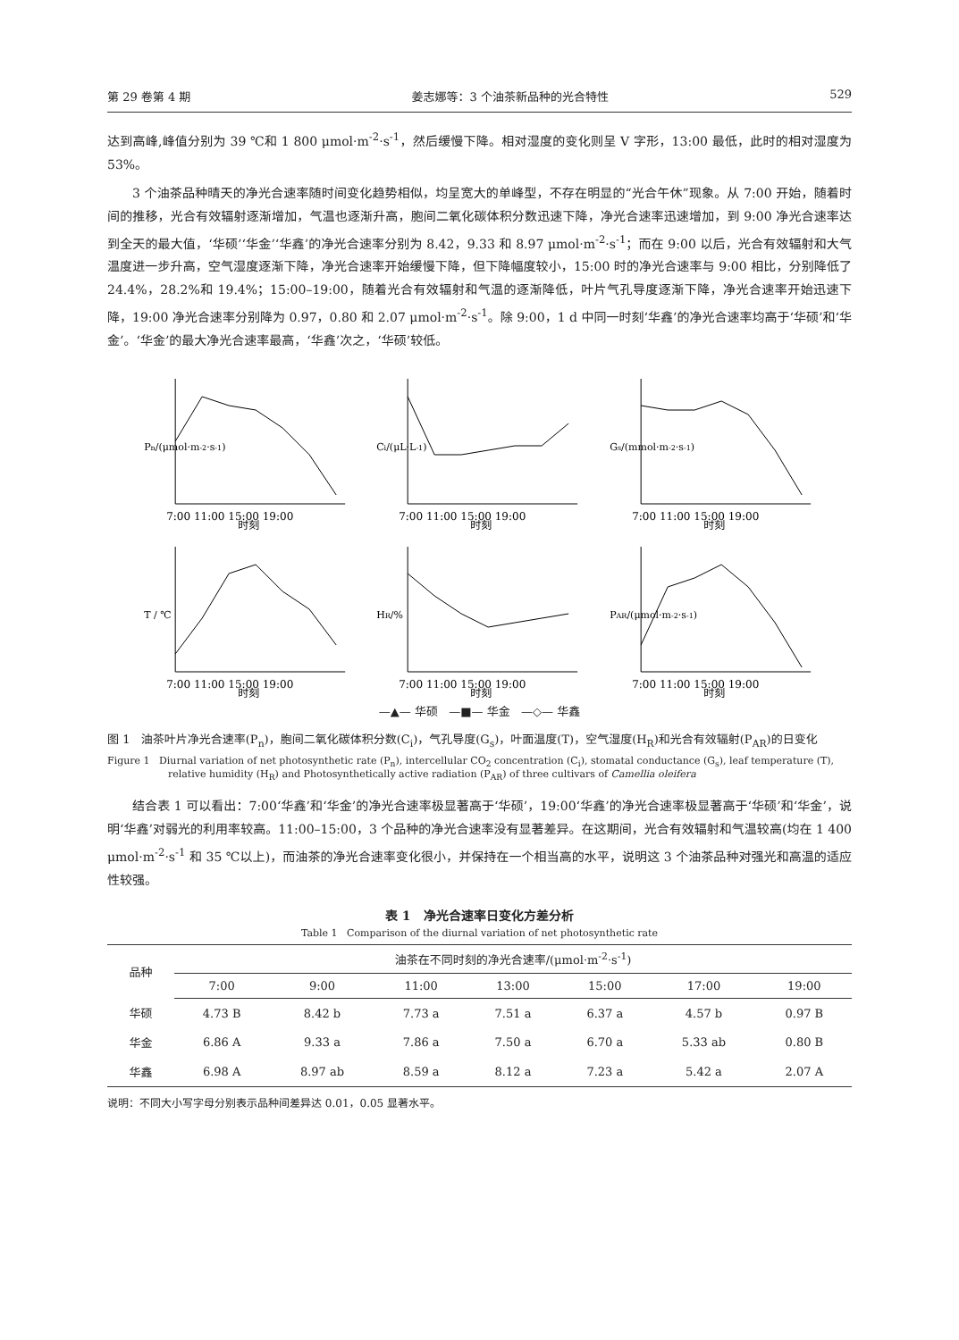第 29 卷第 4 期 姜志娜等：3 个油茶新品种的光合特性 529
达到高峰,峰值分别为 39 ℃和 1 800 μmol·m<sup>-2</sup>·s<sup>-1</sup>，然后缓慢下降。相对湿度的变化则呈 V 字形，13:00 最低，此时的相对湿度为 53%。
3 个油茶品种晴天的净光合速率随时间变化趋势相似，均呈宽大的单峰型，不存在明显的“光合午休”现象。从 7:00 开始，随着时间的推移，光合有效辐射逐渐增加，气温也逐渐升高，胞间二氧化碳体积分数迅速下降，净光合速率迅速增加，到 9:00 净光合速率达到全天的最大值，‘华硕’‘华金’‘华鑫’的净光合速率分别为 8.42，9.33 和 8.97 μmol·m<sup>-2</sup>·s<sup>-1</sup>；而在 9:00 以后，光合有效辐射和大气温度进一步升高，空气湿度逐渐下降，净光合速率开始缓慢下降，但下降幅度较小，15:00 时的净光合速率与 9:00 相比，分别降低了 24.4%，28.2%和 19.4%；15:00–19:00，随着光合有效辐射和气温的逐渐降低，叶片气孔导度逐渐下降，净光合速率开始迅速下降，19:00 净光合速率分别降为 0.97，0.80 和 2.07 μmol·m<sup>-2</sup>·s<sup>-1</sup>。除 9:00，1 d 中同一时刻‘华鑫’的净光合速率均高于‘华硕’和‘华金’。‘华金’的最大净光合速率最高，‘华鑫’次之，‘华硕’较低。
Pn/(μmol·m-2·s-1)
7:00 11:00 15:00 19:00
时刻
Ci/(μL·L-1)
7:00 11:00 15:00 19:00
时刻
Gs/(mmol·m-2·s-1)
7:00 11:00 15:00 19:00
时刻
T / ℃
7:00 11:00 15:00 19:00
时刻
HR/%
7:00 11:00 15:00 19:00
时刻
PAR/(μmol·m-2·s-1)
7:00 11:00 15:00 19:00
时刻
—▲— 华硕 —■— 华金 —◇— 华鑫
图 1 油茶叶片净光合速率(P<sub>n</sub>)，胞间二氧化碳体积分数(C<sub>i</sub>)，气孔导度(G<sub>s</sub>)，叶面温度(T)，空气湿度(H<sub>R</sub>)和光合有效辐射(P<sub>AR</sub>)的日变化
Figure 1 Diurnal variation of net photosynthetic rate (P<sub>n</sub>), intercellular CO<sub>2</sub> concentration (C<sub>i</sub>), stomatal conductance (G<sub>s</sub>), leaf temperature (T), relative humidity (H<sub>R</sub>) and Photosynthetically active radiation (P<sub>AR</sub>) of three cultivars of Camellia oleifera
结合表 1 可以看出：7:00‘华鑫’和‘华金’的净光合速率极显著高于‘华硕’，19:00‘华鑫’的净光合速率极显著高于‘华硕’和‘华金’，说明‘华鑫’对弱光的利用率较高。11:00–15:00，3 个品种的净光合速率没有显著差异。在这期间，光合有效辐射和气温较高(均在 1 400 μmol·m<sup>-2</sup>·s<sup>-1</sup> 和 35 ℃以上)，而油茶的净光合速率变化很小，并保持在一个相当高的水平，说明这 3 个油茶品种对强光和高温的适应性较强。
表 1 净光合速率日变化方差分析
Table 1 Comparison of the diurnal variation of net photosynthetic rate
| 品种 | 油茶在不同时刻的净光合速率/(μmol·m<sup>-2</sup>·s<sup>-1</sup>) | | | | | | |
| --- | --- | --- | --- | --- | --- | --- | --- |
| | 7:00 | 9:00 | 11:00 | 13:00 | 15:00 | 17:00 | 19:00 |
| 华硕 | 4.73 B | 8.42 b | 7.73 a | 7.51 a | 6.37 a | 4.57 b | 0.97 B |
| 华金 | 6.86 A | 9.33 a | 7.86 a | 7.50 a | 6.70 a | 5.33 ab | 0.80 B |
| 华鑫 | 6.98 A | 8.97 ab | 8.59 a | 8.12 a | 7.23 a | 5.42 a | 2.07 A |
说明：不同大小写字母分别表示品种间差异达 0.01，0.05 显著水平。